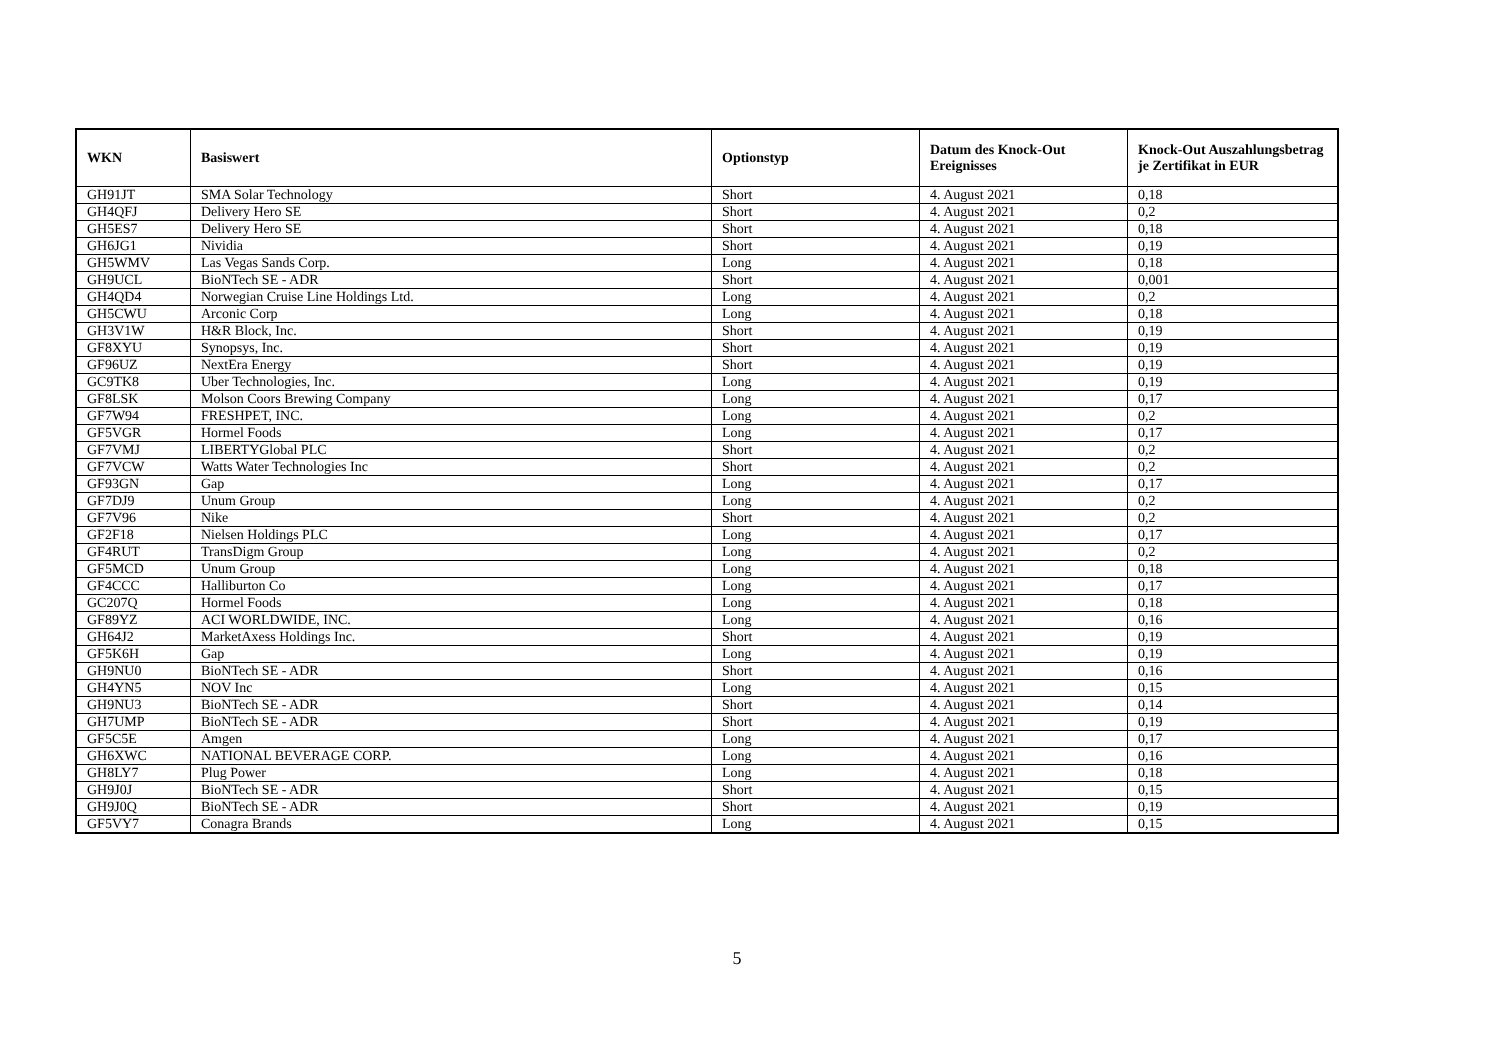| WKN | Basiswert | Optionstyp | Datum des Knock-Out Ereignisses | Knock-Out Auszahlungsbetrag je Zertifikat in EUR |
| --- | --- | --- | --- | --- |
| GH91JT | SMA Solar Technology | Short | 4. August 2021 | 0,18 |
| GH4QFJ | Delivery Hero SE | Short | 4. August 2021 | 0,2 |
| GH5ES7 | Delivery Hero SE | Short | 4. August 2021 | 0,18 |
| GH6JG1 | Nividia | Short | 4. August 2021 | 0,19 |
| GH5WMV | Las Vegas Sands Corp. | Long | 4. August 2021 | 0,18 |
| GH9UCL | BioNTech SE - ADR | Short | 4. August 2021 | 0,001 |
| GH4QD4 | Norwegian Cruise Line Holdings Ltd. | Long | 4. August 2021 | 0,2 |
| GH5CWU | Arconic Corp | Long | 4. August 2021 | 0,18 |
| GH3V1W | H&R Block, Inc. | Short | 4. August 2021 | 0,19 |
| GF8XYU | Synopsys, Inc. | Short | 4. August 2021 | 0,19 |
| GF96UZ | NextEra Energy | Short | 4. August 2021 | 0,19 |
| GC9TK8 | Uber Technologies, Inc. | Long | 4. August 2021 | 0,19 |
| GF8LSK | Molson Coors Brewing Company | Long | 4. August 2021 | 0,17 |
| GF7W94 | FRESHPET, INC. | Long | 4. August 2021 | 0,2 |
| GF5VGR | Hormel Foods | Long | 4. August 2021 | 0,17 |
| GF7VMJ | LIBERTYGlobal PLC | Short | 4. August 2021 | 0,2 |
| GF7VCW | Watts Water Technologies Inc | Short | 4. August 2021 | 0,2 |
| GF93GN | Gap | Long | 4. August 2021 | 0,17 |
| GF7DJ9 | Unum Group | Long | 4. August 2021 | 0,2 |
| GF7V96 | Nike | Short | 4. August 2021 | 0,2 |
| GF2F18 | Nielsen Holdings PLC | Long | 4. August 2021 | 0,17 |
| GF4RUT | TransDigm Group | Long | 4. August 2021 | 0,2 |
| GF5MCD | Unum Group | Long | 4. August 2021 | 0,18 |
| GF4CCC | Halliburton Co | Long | 4. August 2021 | 0,17 |
| GC207Q | Hormel Foods | Long | 4. August 2021 | 0,18 |
| GF89YZ | ACI WORLDWIDE, INC. | Long | 4. August 2021 | 0,16 |
| GH64J2 | MarketAxess Holdings Inc. | Short | 4. August 2021 | 0,19 |
| GF5K6H | Gap | Long | 4. August 2021 | 0,19 |
| GH9NU0 | BioNTech SE - ADR | Short | 4. August 2021 | 0,16 |
| GH4YN5 | NOV Inc | Long | 4. August 2021 | 0,15 |
| GH9NU3 | BioNTech SE - ADR | Short | 4. August 2021 | 0,14 |
| GH7UMP | BioNTech SE - ADR | Short | 4. August 2021 | 0,19 |
| GF5C5E | Amgen | Long | 4. August 2021 | 0,17 |
| GH6XWC | NATIONAL BEVERAGE CORP. | Long | 4. August 2021 | 0,16 |
| GH8LY7 | Plug Power | Long | 4. August 2021 | 0,18 |
| GH9J0J | BioNTech SE - ADR | Short | 4. August 2021 | 0,15 |
| GH9J0Q | BioNTech SE - ADR | Short | 4. August 2021 | 0,19 |
| GF5VY7 | Conagra Brands | Long | 4. August 2021 | 0,15 |
5